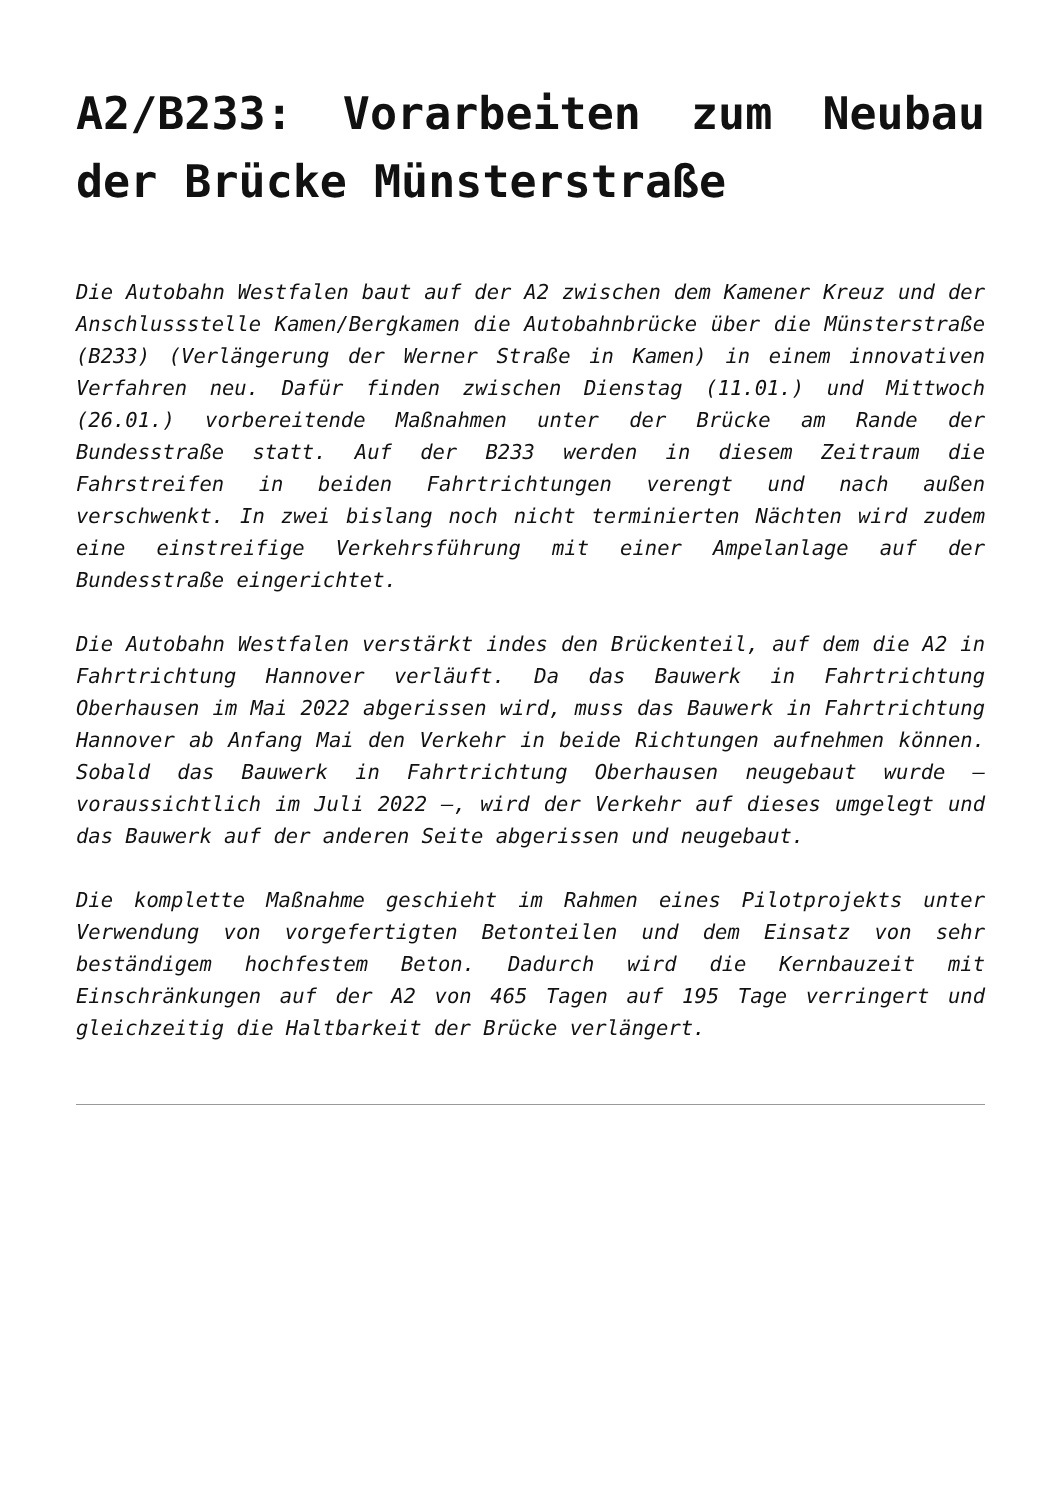A2/B233: Vorarbeiten zum Neubau der Brücke Münsterstraße
Die Autobahn Westfalen baut auf der A2 zwischen dem Kamener Kreuz und der Anschlussstelle Kamen/Bergkamen die Autobahnbrücke über die Münsterstraße (B233) (Verlängerung der Werner Straße in Kamen) in einem innovativen Verfahren neu. Dafür finden zwischen Dienstag (11.01.) und Mittwoch (26.01.) vorbereitende Maßnahmen unter der Brücke am Rande der Bundesstraße statt. Auf der B233 werden in diesem Zeitraum die Fahrstreifen in beiden Fahrtrichtungen verengt und nach außen verschwenkt. In zwei bislang noch nicht terminierten Nächten wird zudem eine einstreifige Verkehrsführung mit einer Ampelanlage auf der Bundesstraße eingerichtet.
Die Autobahn Westfalen verstärkt indes den Brückenteil, auf dem die A2 in Fahrtrichtung Hannover verläuft. Da das Bauwerk in Fahrtrichtung Oberhausen im Mai 2022 abgerissen wird, muss das Bauwerk in Fahrtrichtung Hannover ab Anfang Mai den Verkehr in beide Richtungen aufnehmen können. Sobald das Bauwerk in Fahrtrichtung Oberhausen neugebaut wurde – voraussichtlich im Juli 2022 –, wird der Verkehr auf dieses umgelegt und das Bauwerk auf der anderen Seite abgerissen und neugebaut.
Die komplette Maßnahme geschieht im Rahmen eines Pilotprojekts unter Verwendung von vorgefertigten Betonteilen und dem Einsatz von sehr beständigem hochfestem Beton. Dadurch wird die Kernbauzeit mit Einschränkungen auf der A2 von 465 Tagen auf 195 Tage verringert und gleichzeitig die Haltbarkeit der Brücke verlängert.